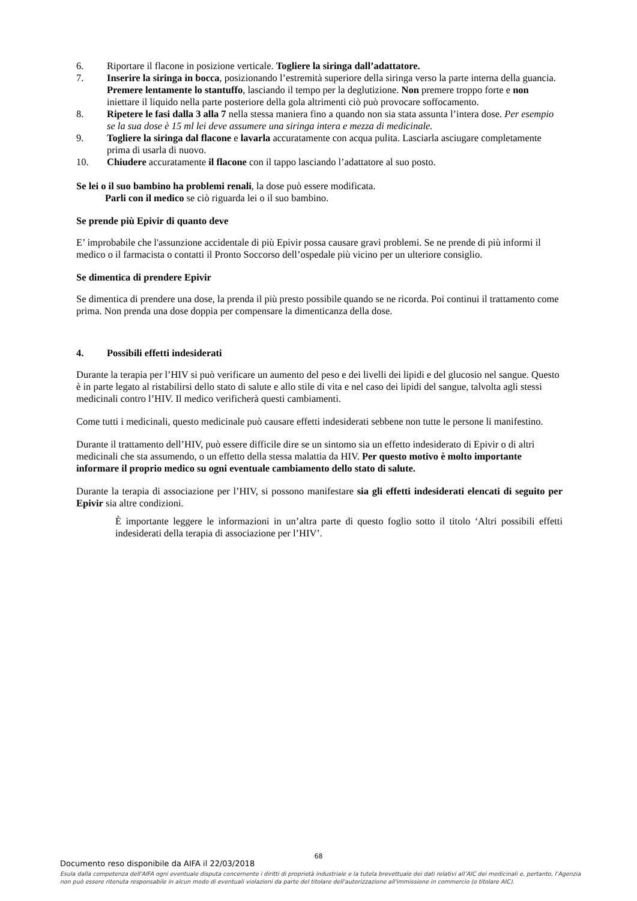6. Riportare il flacone in posizione verticale. Togliere la siringa dall’adattatore.
7. Inserire la siringa in bocca, posizionando l’estremità superiore della siringa verso la parte interna della guancia. Premere lentamente lo stantuffo, lasciando il tempo per la deglutizione. Non premere troppo forte e non iniettare il liquido nella parte posteriore della gola altrimenti ciò può provocare soffocamento.
8. Ripetere le fasi dalla 3 alla 7 nella stessa maniera fino a quando non sia stata assunta l’intera dose. Per esempio se la sua dose è 15 ml lei deve assumere una siringa intera e mezza di medicinale.
9. Togliere la siringa dal flacone e lavarla accuratamente con acqua pulita. Lasciarla asciugare completamente prima di usarla di nuovo.
10. Chiudere accuratamente il flacone con il tappo lasciando l’adattatore al suo posto.
Se lei o il suo bambino ha problemi renali, la dose può essere modificata.
Parli con il medico se ciò riguarda lei o il suo bambino.
Se prende più Epivir di quanto deve
E’ improbabile che l'assunzione accidentale di più Epivir possa causare gravi problemi. Se ne prende di più informi il medico o il farmacista o contatti il Pronto Soccorso dell’ospedale più vicino per un ulteriore consiglio.
Se dimentica di prendere Epivir
Se dimentica di prendere una dose, la prenda il più presto possibile quando se ne ricorda. Poi continui il trattamento come prima. Non prenda una dose doppia per compensare la dimenticanza della dose.
4. Possibili effetti indesiderati
Durante la terapia per l’HIV si può verificare un aumento del peso e dei livelli dei lipidi e del glucosio nel sangue. Questo è in parte legato al ristabilirsi dello stato di salute e allo stile di vita e nel caso dei lipidi del sangue, talvolta agli stessi medicinali contro l’HIV. Il medico verificherà questi cambiamenti.
Come tutti i medicinali, questo medicinale può causare effetti indesiderati sebbene non tutte le persone li manifestino.
Durante il trattamento dell’HIV, può essere difficile dire se un sintomo sia un effetto indesiderato di Epivir o di altri medicinali che sta assumendo, o un effetto della stessa malattia da HIV. Per questo motivo è molto importante informare il proprio medico su ogni eventuale cambiamento dello stato di salute.
Durante la terapia di associazione per l’HIV, si possono manifestare sia gli effetti indesiderati elencati di seguito per Epivir sia altre condizioni.
È importante leggere le informazioni in un’altra parte di questo foglio sotto il titolo ‘Altri possibili effetti indesiderati della terapia di associazione per l’HIV’.
68
Documento reso disponibile da AIFA il 22/03/2018
Esula dalla competenza dell'AIFA ogni eventuale disputa concernente i diritti di proprietà industriale e la tutela brevettuale dei dati relativi all’AIC dei medicinali e, pertanto, l’Agenzia non può essere ritenuta responsabile in alcun modo di eventuali violazioni da parte del titolare dell'autorizzazione all'immissione in commercio (o titolare AIC).